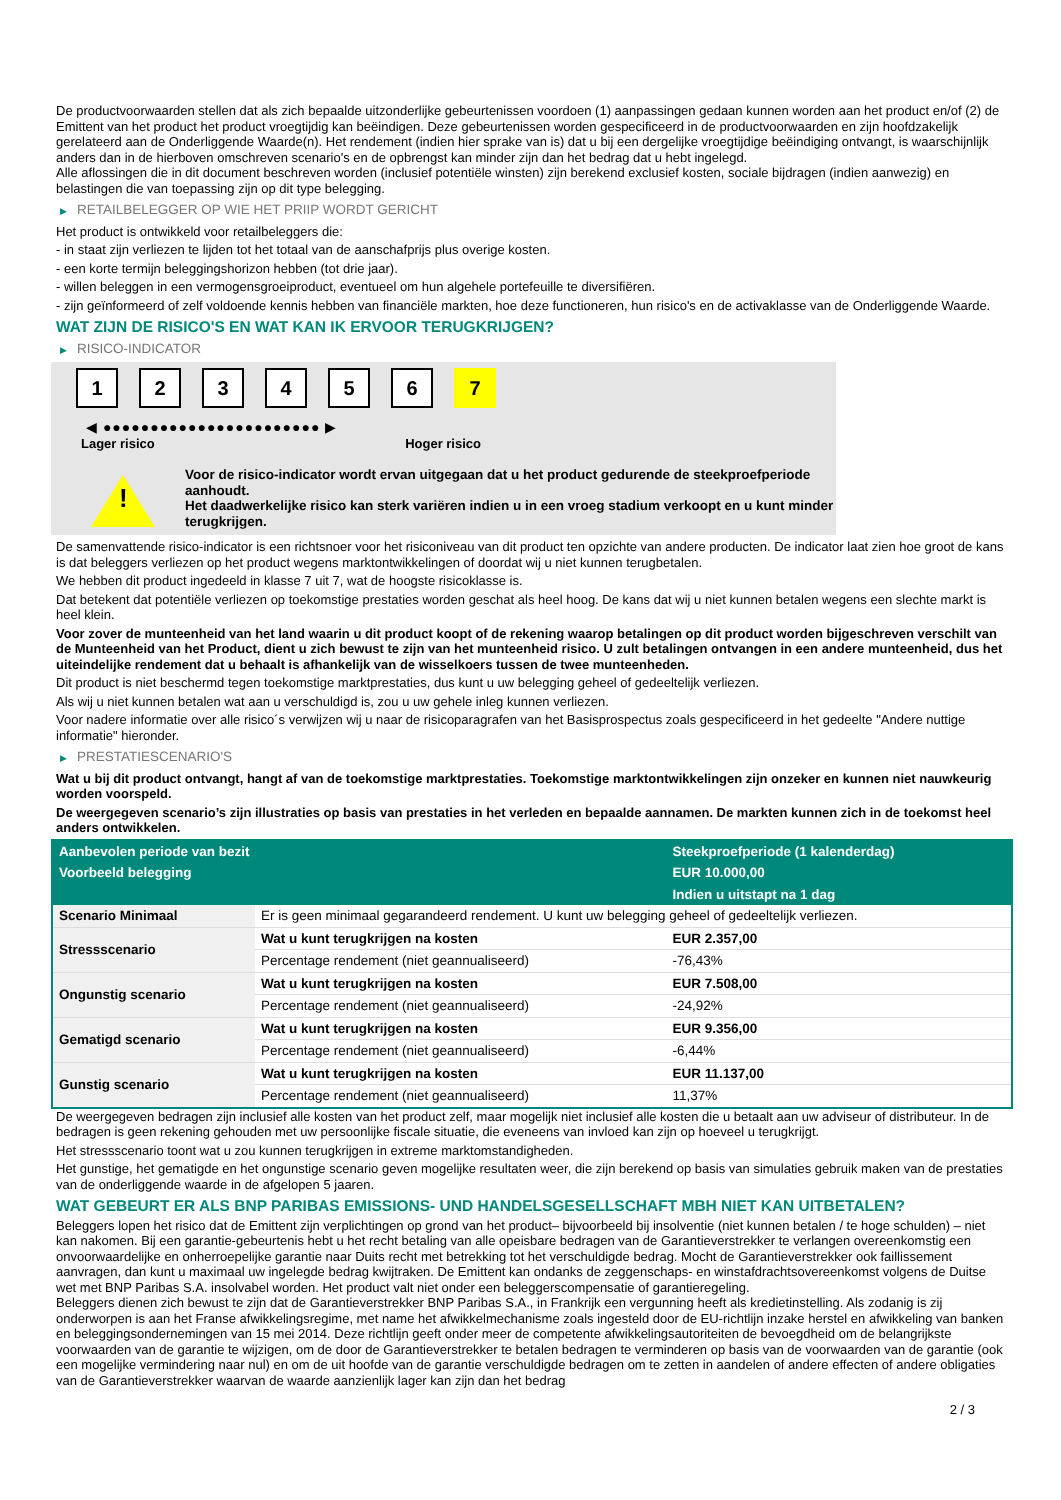De productvoorwaarden stellen dat als zich bepaalde uitzonderlijke gebeurtenissen voordoen (1) aanpassingen gedaan kunnen worden aan het product en/of (2) de Emittent van het product het product vroegtijdig kan beëindigen. Deze gebeurtenissen worden gespecificeerd in de productvoorwaarden en zijn hoofdzakelijk gerelateerd aan de Onderliggende Waarde(n). Het rendement (indien hier sprake van is) dat u bij een dergelijke vroegtijdige beëindiging ontvangt, is waarschijnlijk anders dan in de hierboven omschreven scenario's en de opbrengst kan minder zijn dan het bedrag dat u hebt ingelegd.
Alle aflossingen die in dit document beschreven worden (inclusief potentiële winsten) zijn berekend exclusief kosten, sociale bijdragen (indien aanwezig) en belastingen die van toepassing zijn op dit type belegging.
▶ RETAILBELEGGER OP WIE HET PRIIP WORDT GERICHT
Het product is ontwikkeld voor retailbeleggers die:
- in staat zijn verliezen te lijden tot het totaal van de aanschafprijs plus overige kosten.
- een korte termijn beleggingshorizon hebben (tot drie jaar).
- willen beleggen in een vermogensgroeiproduct, eventueel om hun algehele portefeuille te diversifiëren.
- zijn geïnformeerd of zelf voldoende kennis hebben van financiële markten, hoe deze functioneren, hun risico's en de activaklasse van de Onderliggende Waarde.
WAT ZIJN DE RISICO'S EN WAT KAN IK ERVOOR TERUGKRIJGEN?
▶ RISICO-INDICATOR
1 2 3 4 5 6 7
◀ ●●●●●●●●●●●●●●●●●●●●●●● ▶
Lager risico Hoger risico
!
Voor de risico-indicator wordt ervan uitgegaan dat u het product gedurende de steekproefperiode aanhoudt.
Het daadwerkelijke risico kan sterk variëren indien u in een vroeg stadium verkoopt en u kunt minder terugkrijgen.
De samenvattende risico-indicator is een richtsnoer voor het risiconiveau van dit product ten opzichte van andere producten. De indicator laat zien hoe groot de kans is dat beleggers verliezen op het product wegens marktontwikkelingen of doordat wij u niet kunnen terugbetalen.
We hebben dit product ingedeeld in klasse 7 uit 7, wat de hoogste risicoklasse is.
Dat betekent dat potentiële verliezen op toekomstige prestaties worden geschat als heel hoog. De kans dat wij u niet kunnen betalen wegens een slechte markt is heel klein.
Voor zover de munteenheid van het land waarin u dit product koopt of de rekening waarop betalingen op dit product worden bijgeschreven verschilt van de Munteenheid van het Product, dient u zich bewust te zijn van het munteenheid risico. U zult betalingen ontvangen in een andere munteenheid, dus het uiteindelijke rendement dat u behaalt is afhankelijk van de wisselkoers tussen de twee munteenheden.
Dit product is niet beschermd tegen toekomstige marktprestaties, dus kunt u uw belegging geheel of gedeeltelijk verliezen.
Als wij u niet kunnen betalen wat aan u verschuldigd is, zou u uw gehele inleg kunnen verliezen.
Voor nadere informatie over alle risico´s verwijzen wij u naar de risicoparagrafen van het Basisprospectus zoals gespecificeerd in het gedeelte "Andere nuttige informatie" hieronder.
▶ PRESTATIESCENARIO'S
Wat u bij dit product ontvangt, hangt af van de toekomstige marktprestaties. Toekomstige marktontwikkelingen zijn onzeker en kunnen niet nauwkeurig worden voorspeld.
De weergegeven scenario’s zijn illustraties op basis van prestaties in het verleden en bepaalde aannamen. De markten kunnen zich in de toekomst heel anders ontwikkelen.
| Aanbevolen periode van bezit | | Steekproefperiode (1 kalenderdag) |
| --- | --- | --- |
| Voorbeeld belegging | | EUR 10.000,00 |
| | | Indien u uitstapt na 1 dag |
| Scenario Minimaal | Er is geen minimaal gegarandeerd rendement. U kunt uw belegging geheel of gedeeltelijk verliezen. | |
| Stressscenario | Wat u kunt terugkrijgen na kosten | EUR 2.357,00 |
| | Percentage rendement (niet geannualiseerd) | -76,43% |
| Ongunstig scenario | Wat u kunt terugkrijgen na kosten | EUR 7.508,00 |
| | Percentage rendement (niet geannualiseerd) | -24,92% |
| Gematigd scenario | Wat u kunt terugkrijgen na kosten | EUR 9.356,00 |
| | Percentage rendement (niet geannualiseerd) | -6,44% |
| Gunstig scenario | Wat u kunt terugkrijgen na kosten | EUR 11.137,00 |
| | Percentage rendement (niet geannualiseerd) | 11,37% |
De weergegeven bedragen zijn inclusief alle kosten van het product zelf, maar mogelijk niet inclusief alle kosten die u betaalt aan uw adviseur of distributeur. In de bedragen is geen rekening gehouden met uw persoonlijke fiscale situatie, die eveneens van invloed kan zijn op hoeveel u terugkrijgt.
Het stressscenario toont wat u zou kunnen terugkrijgen in extreme marktomstandigheden.
Het gunstige, het gematigde en het ongunstige scenario geven mogelijke resultaten weer, die zijn berekend op basis van simulaties gebruik maken van de prestaties van de onderliggende waarde in de afgelopen 5 jaaren.
WAT GEBEURT ER ALS BNP PARIBAS EMISSIONS- UND HANDELSGESELLSCHAFT MBH NIET KAN UITBETALEN?
Beleggers lopen het risico dat de Emittent zijn verplichtingen op grond van het product– bijvoorbeeld bij insolventie (niet kunnen betalen / te hoge schulden) – niet kan nakomen. Bij een garantie-gebeurtenis hebt u het recht betaling van alle opeisbare bedragen van de Garantieverstrekker te verlangen overeenkomstig een onvoorwaardelijke en onherroepelijke garantie naar Duits recht met betrekking tot het verschuldigde bedrag. Mocht de Garantieverstrekker ook faillissement aanvragen, dan kunt u maximaal uw ingelegde bedrag kwijtraken. De Emittent kan ondanks de zeggenschaps- en winstafdrachtsovereenkomst volgens de Duitse wet met BNP Paribas S.A. insolvabel worden. Het product valt niet onder een beleggerscompensatie of garantieregeling.
Beleggers dienen zich bewust te zijn dat de Garantieverstrekker BNP Paribas S.A., in Frankrijk een vergunning heeft als kredietinstelling. Als zodanig is zij onderworpen is aan het Franse afwikkelingsregime, met name het afwikkelmechanisme zoals ingesteld door de EU-richtlijn inzake herstel en afwikkeling van banken en beleggingsondernemingen van 15 mei 2014. Deze richtlijn geeft onder meer de competente afwikkelingsautoriteiten de bevoegdheid om de belangrijkste voorwaarden van de garantie te wijzigen, om de door de Garantieverstrekker te betalen bedragen te verminderen op basis van de voorwaarden van de garantie (ook een mogelijke vermindering naar nul) en om de uit hoofde van de garantie verschuldigde bedragen om te zetten in aandelen of andere effecten of andere obligaties van de Garantieverstrekker waarvan de waarde aanzienlijk lager kan zijn dan het bedrag
2 / 3